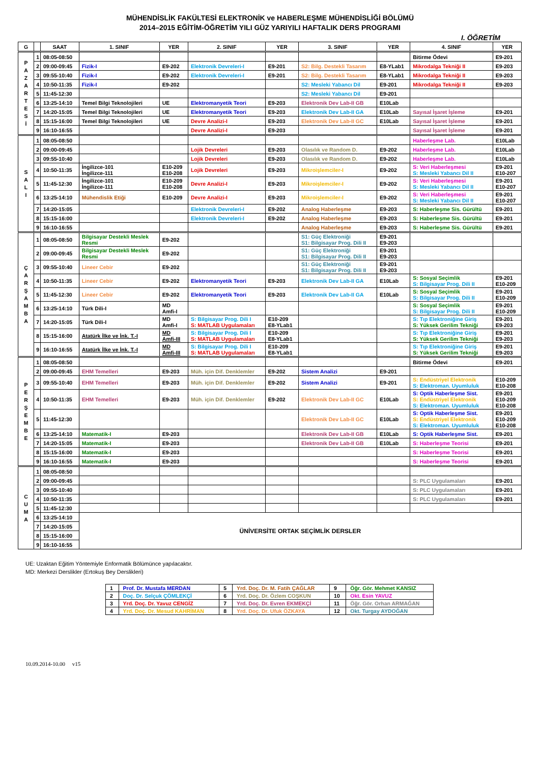MÜHENDİSLİK FAKÜLTESİ ELEKTRONİK ve HABERLEŞME MÜHENDİSLİĞİ BÖLÜMÜ
2014–2015 EĞİTİM-ÖĞRETİM YILI GÜZ YARIYILI HAFTALIK DERS PROGRAMI
I. ÖĞRETİM
| G | | SAAT | 1. SINIF | YER | 2. SINIF | YER | 3. SINIF | YER | 4. SINIF | YER |
| --- | --- | --- | --- | --- | --- | --- | --- | --- | --- | --- |
| P A Z A R T E S İ | 1 | 08:05-08:50 | | | | | | | Bitirme Ödevi | E9-201 |
| | 2 | 09:00-09:45 | Fizik-I | E9-202 | Elektronik Devreleri-I | E9-201 | S2: Bilg. Destekli Tasarım | E8-YLab1 | Mikrodalga Tekniği II | E9-203 |
| | 3 | 09:55-10:40 | Fizik-I | E9-202 | Elektronik Devreleri-I | E9-201 | S2: Bilg. Destekli Tasarım | E8-YLab1 | Mikrodalga Tekniği II | E9-203 |
| | 4 | 10:50-11:35 | Fizik-I | E9-202 | | | S2: Mesleki Yabancı Dil | E9-201 | Mikrodalga Tekniği II | E9-203 |
| | 5 | 11:45-12:30 | | | | | S2: Mesleki Yabancı Dil | E9-201 | | |
| | 6 | 13:25-14:10 | Temel Bilgi Teknolojileri | UE | Elektromanyetik Teori | E9-203 | Elektronik Dev Lab-II GB | E10Lab | | |
| | 7 | 14:20-15:05 | Temel Bilgi Teknolojileri | UE | Elektromanyetik Teori | E9-203 | Elektronik Dev Lab-II GA | E10Lab | Sayısal İşaret İşleme | E9-201 |
| | 8 | 15:15-16:00 | Temel Bilgi Teknolojileri | UE | Devre Analizi-I | E9-203 | Elektronik Dev Lab-II GC | E10Lab | Sayısal İşaret İşleme | E9-201 |
| | 9 | 16:10-16:55 | | | Devre Analizi-I | E9-203 | | | Sayısal İşaret İşleme | E9-201 |
| S A L I | 1 | 08:05-08:50 | | | | | | | Haberleşme Lab. | E10Lab |
| | 2 | 09:00-09:45 | | | Lojik Devreleri | E9-203 | Olasılık ve Random D. | E9-202 | Haberleşme Lab. | E10Lab |
| | 3 | 09:55-10:40 | | | Lojik Devreleri | E9-203 | Olasılık ve Random D. | E9-202 | Haberleşme Lab. | E10Lab |
| | 4 | 10:50-11:35 | İngilizce-101 İngilizce-111 | E10-209 E10-208 | Lojik Devreleri | E9-203 | Mikroişlemciler-I | E9-202 | S: Veri Haberleşmesi S: Mesleki Yabancı Dil II | E9-201 E10-207 |
| | 5 | 11:45-12:30 | İngilizce-101 İngilizce-111 | E10-209 E10-208 | Devre Analizi-I | E9-203 | Mikroişlemciler-I | E9-202 | S: Veri Haberleşmesi S: Mesleki Yabancı Dil II | E9-201 E10-207 |
| | 6 | 13:25-14:10 | Mühendislik Etiği | E10-209 | Devre Analizi-I | E9-203 | Mikroişlemciler-I | E9-202 | S: Veri Haberleşmesi S: Mesleki Yabancı Dil II | E9-201 E10-207 |
| | 7 | 14:20-15:05 | | | Elektronik Devreleri-I | E9-202 | Analog Haberleşme | E9-203 | S: Haberleşme Sis. Gürültü | E9-201 |
| | 8 | 15:15-16:00 | | | Elektronik Devreleri-I | E9-202 | Analog Haberleşme | E9-203 | S: Haberleşme Sis. Gürültü | E9-201 |
| | 9 | 16:10-16:55 | | | | | Analog Haberleşme | E9-203 | S: Haberleşme Sis. Gürültü | E9-201 |
| Ç A R Ş A M B A | 1 | 08:05-08:50 | Bilgisayar Destekli Meslek Resmi | E9-202 | | | S1: Güç Elektroniği S1: Bilgisayar Prog. Dili II | E9-201 E9-203 | | |
| | 2 | 09:00-09:45 | Bilgisayar Destekli Meslek Resmi | E9-202 | | | S1: Güç Elektroniği S1: Bilgisayar Prog. Dili II | E9-201 E9-203 | | |
| | 3 | 09:55-10:40 | Lineer Cebir | E9-202 | | | S1: Güç Elektroniği S1: Bilgisayar Prog. Dili II | E9-201 E9-203 | | |
| | 4 | 10:50-11:35 | Lineer Cebir | E9-202 | Elektromanyetik Teori | E9-203 | Elektronik Dev Lab-II GA | E10Lab | S: Sosyal Seçimlik S: Bilgisayar Prog. Dili II | E9-201 E10-209 |
| | 5 | 11:45-12:30 | Lineer Cebir | E9-202 | Elektromanyetik Teori | E9-203 | Elektronik Dev Lab-II GA | E10Lab | S: Sosyal Seçimlik S: Bilgisayar Prog. Dili II | E9-201 E10-209 |
| | 6 | 13:25-14:10 | Türk Dili-I | MD Amfi-I | | | | | S: Sosyal Seçimlik S: Bilgisayar Prog. Dili II | E9-201 E10-209 |
| | 7 | 14:20-15:05 | Türk Dili-I | MD Amfi-I | S: Bilgisayar Prog. Dili I S: MATLAB Uygulamaları | E10-209 E8-YLab1 | | | S: Tıp Elektroniğine Giriş S: Yüksek Gerilim Tekniği | E9-201 E9-203 |
| | 8 | 15:15-16:00 | Atatürk İlke ve İnk. T.-I | MD Amfi-III | S: Bilgisayar Prog. Dili I S: MATLAB Uygulamaları | E10-209 E8-YLab1 | | | S: Tıp Elektroniğine Giriş S: Yüksek Gerilim Tekniği | E9-201 E9-203 |
| | 9 | 16:10-16:55 | Atatürk İlke ve İnk. T.-I | MD Amfi-III | S: Bilgisayar Prog. Dili I S: MATLAB Uygulamaları | E10-209 E8-YLab1 | | | S: Tıp Elektroniğine Giriş S: Yüksek Gerilim Tekniği | E9-201 E9-203 |
| P E R Ş E M B E | 1 | 08:05-08:50 | | | | | | | Bitirme Ödevi | E9-201 |
| | 2 | 09:00-09:45 | EHM Temelleri | E9-203 | Müh. için Dif. Denklemler | E9-202 | Sistem Analizi | E9-201 | | |
| | 3 | 09:55-10:40 | EHM Temelleri | E9-203 | Müh. için Dif. Denklemler | E9-202 | Sistem Analizi | E9-201 | S: Endüstriyel Elektronik S: Elektroman. Uyumluluk | E10-209 E10-208 |
| | 4 | 10:50-11:35 | EHM Temelleri | E9-203 | Müh. için Dif. Denklemler | E9-202 | Elektronik Dev Lab-II GC | E10Lab | S: Optik Haberleşme Sist. S: Endüstriyel Elektronik S: Elektroman. Uyumluluk | E9-201 E10-209 E10-208 |
| | 5 | 11:45-12:30 | | | | | Elektronik Dev Lab-II GC | E10Lab | S: Optik Haberleşme Sist. S: Endüstriyel Elektronik S: Elektroman. Uyumluluk | E9-201 E10-209 E10-208 |
| | 6 | 13:25-14:10 | Matematik-I | E9-203 | | | Elektronik Dev Lab-II GB | E10Lab | S: Optik Haberleşme Sist. | E9-201 |
| | 7 | 14:20-15:05 | Matematik-I | E9-203 | | | Elektronik Dev Lab-II GB | E10Lab | S: Haberleşme Teorisi | E9-201 |
| | 8 | 15:15-16:00 | Matematik-I | E9-203 | | | | | S: Haberleşme Teorisi | E9-201 |
| | 9 | 16:10-16:55 | Matematik-I | E9-203 | | | | | S: Haberleşme Teorisi | E9-201 |
| C U M A | 1 | 08:05-08:50 | | | | | | | | |
| | 2 | 09:00-09:45 | | | | | | | S: PLC Uygulamaları | E9-201 |
| | 3 | 09:55-10:40 | | | | | | | S: PLC Uygulamaları | E9-201 |
| | 4 | 10:50-11:35 | | | | | | | S: PLC Uygulamaları | E9-201 |
| | 5 | 11:45-12:30 | | | | | | | | |
| | 6 | 13:25-14:10 | ÜNİVERSİTE ORTAK SEÇİMLİK DERSLER | | | | | | | |
| | 7 | 14:20-15:05 | | | | | | | | |
| | 8 | 15:15-16:00 | | | | | | | | |
| | 9 | 16:10-16:55 | | | | | | | | |
UE: Uzaktan Eğitim Yöntemiyle Enformatik Bölümünce yapılacaktır.
MD: Merkezi Derslikler (Ertokuş Bey Derslikleri)
| 1 | Prof. Dr. Mustafa MERDAN | 5 | Yrd. Doç. Dr. M. Fatih ÇAĞLAR | 9 | Öğr. Gör. Mehmet KANSIZ |
| 2 | Doç. Dr. Selçuk ÇÖMLEKÇİ | 6 | Yrd. Doç. Dr. Özlem COŞKUN | 10 | Okt. Esin YAVUZ |
| 3 | Yrd. Doç. Dr. Yavuz CENGİZ | 7 | Yrd. Doç. Dr. Evren EKMEKÇİ | 11 | Öğr. Gör. Orhan ARMAĞAN |
| 4 | Yrd. Doç. Dr. Mesud KAHRİMAN | 8 | Yrd. Doç. Dr. Ufuk ÖZKAYA | 12 | Okt. Turgay AYDOĞAN |
10.09.2014-10.00 v15